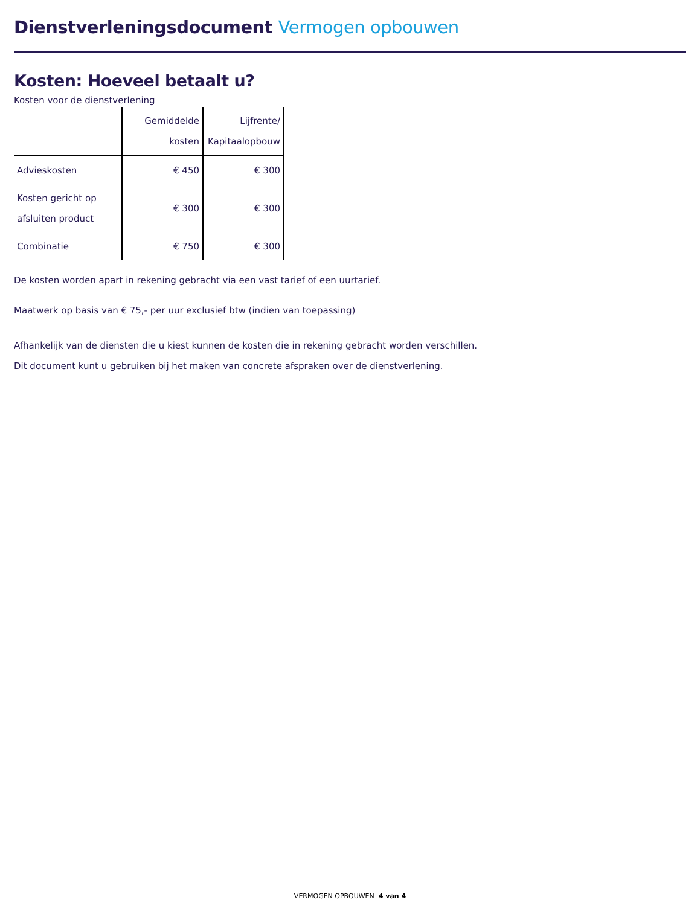Dienstverleningsdocument Vermogen opbouwen
Kosten: Hoeveel betaalt u?
Kosten voor de dienstverlening
| | Gemiddelde kosten | Lijfrente/ Kapitaalopbouw |
| --- | --- | --- |
| Advieskosten | € 450 | € 300 |
| Kosten gericht op afsluiten product | € 300 | € 300 |
| Combinatie | € 750 | € 300 |
De kosten worden apart in rekening gebracht via een vast tarief of een uurtarief.
Maatwerk op basis van € 75,- per uur exclusief btw (indien van toepassing)
Afhankelijk van de diensten die u kiest kunnen de kosten die in rekening gebracht worden verschillen.
Dit document kunt u gebruiken bij het maken van concrete afspraken over de dienstverlening.
VERMOGEN OPBOUWEN 4 van 4